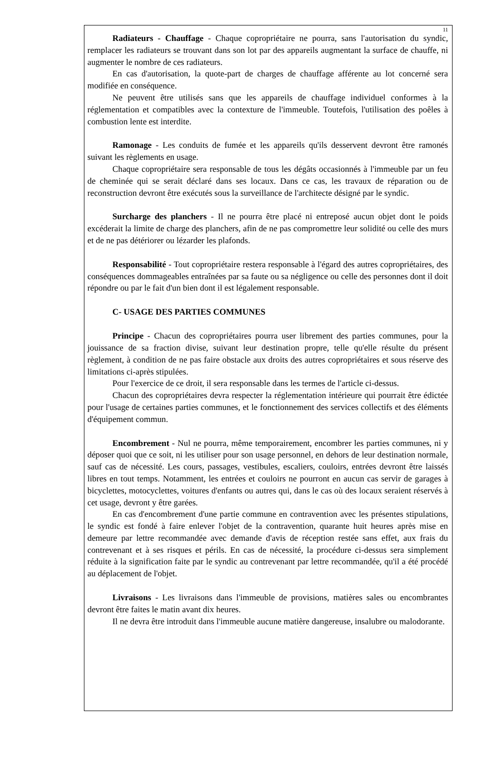11
Radiateurs - Chauffage - Chaque copropriétaire ne pourra, sans l'autorisation du syndic, remplacer les radiateurs se trouvant dans son lot par des appareils augmentant la surface de chauffe, ni augmenter le nombre de ces radiateurs.
En cas d'autorisation, la quote-part de charges de chauffage afférente au lot concerné sera modifiée en conséquence.
Ne peuvent être utilisés sans que les appareils de chauffage individuel conformes à la réglementation et compatibles avec la contexture de l'immeuble. Toutefois, l'utilisation des poêles à combustion lente est interdite.
Ramonage - Les conduits de fumée et les appareils qu'ils desservent devront être ramonés suivant les règlements en usage.
Chaque copropriétaire sera responsable de tous les dégâts occasionnés à l'immeuble par un feu de cheminée qui se serait déclaré dans ses locaux. Dans ce cas, les travaux de réparation ou de reconstruction devront être exécutés sous la surveillance de l'architecte désigné par le syndic.
Surcharge des planchers - Il ne pourra être placé ni entreposé aucun objet dont le poids excéderait la limite de charge des planchers, afin de ne pas compromettre leur solidité ou celle des murs et de ne pas détériorer ou lézarder les plafonds.
Responsabilité - Tout copropriétaire restera responsable à l'égard des autres copropriétaires, des conséquences dommageables entraînées par sa faute ou sa négligence ou celle des personnes dont il doit répondre ou par le fait d'un bien dont il est légalement responsable.
C- USAGE DES PARTIES COMMUNES
Principe - Chacun des copropriétaires pourra user librement des parties communes, pour la jouissance de sa fraction divise, suivant leur destination propre, telle qu'elle résulte du présent règlement, à condition de ne pas faire obstacle aux droits des autres copropriétaires et sous réserve des limitations ci-après stipulées.
Pour l'exercice de ce droit, il sera responsable dans les termes de l'article ci-dessus.
Chacun des copropriétaires devra respecter la réglementation intérieure qui pourrait être édictée pour l'usage de certaines parties communes, et le fonctionnement des services collectifs et des éléments d'équipement commun.
Encombrement - Nul ne pourra, même temporairement, encombrer les parties communes, ni y déposer quoi que ce soit, ni les utiliser pour son usage personnel, en dehors de leur destination normale, sauf cas de nécessité. Les cours, passages, vestibules, escaliers, couloirs, entrées devront être laissés libres en tout temps. Notamment, les entrées et couloirs ne pourront en aucun cas servir de garages à bicyclettes, motocyclettes, voitures d'enfants ou autres qui, dans le cas où des locaux seraient réservés à cet usage, devront y être garées.
En cas d'encombrement d'une partie commune en contravention avec les présentes stipulations, le syndic est fondé à faire enlever l'objet de la contravention, quarante huit heures après mise en demeure par lettre recommandée avec demande d'avis de réception restée sans effet, aux frais du contrevenant et à ses risques et périls. En cas de nécessité, la procédure ci-dessus sera simplement réduite à la signification faite par le syndic au contrevenant par lettre recommandée, qu'il a été procédé au déplacement de l'objet.
Livraisons - Les livraisons dans l'immeuble de provisions, matières sales ou encombrantes devront être faites le matin avant dix heures.
Il ne devra être introduit dans l'immeuble aucune matière dangereuse, insalubre ou malodorante.